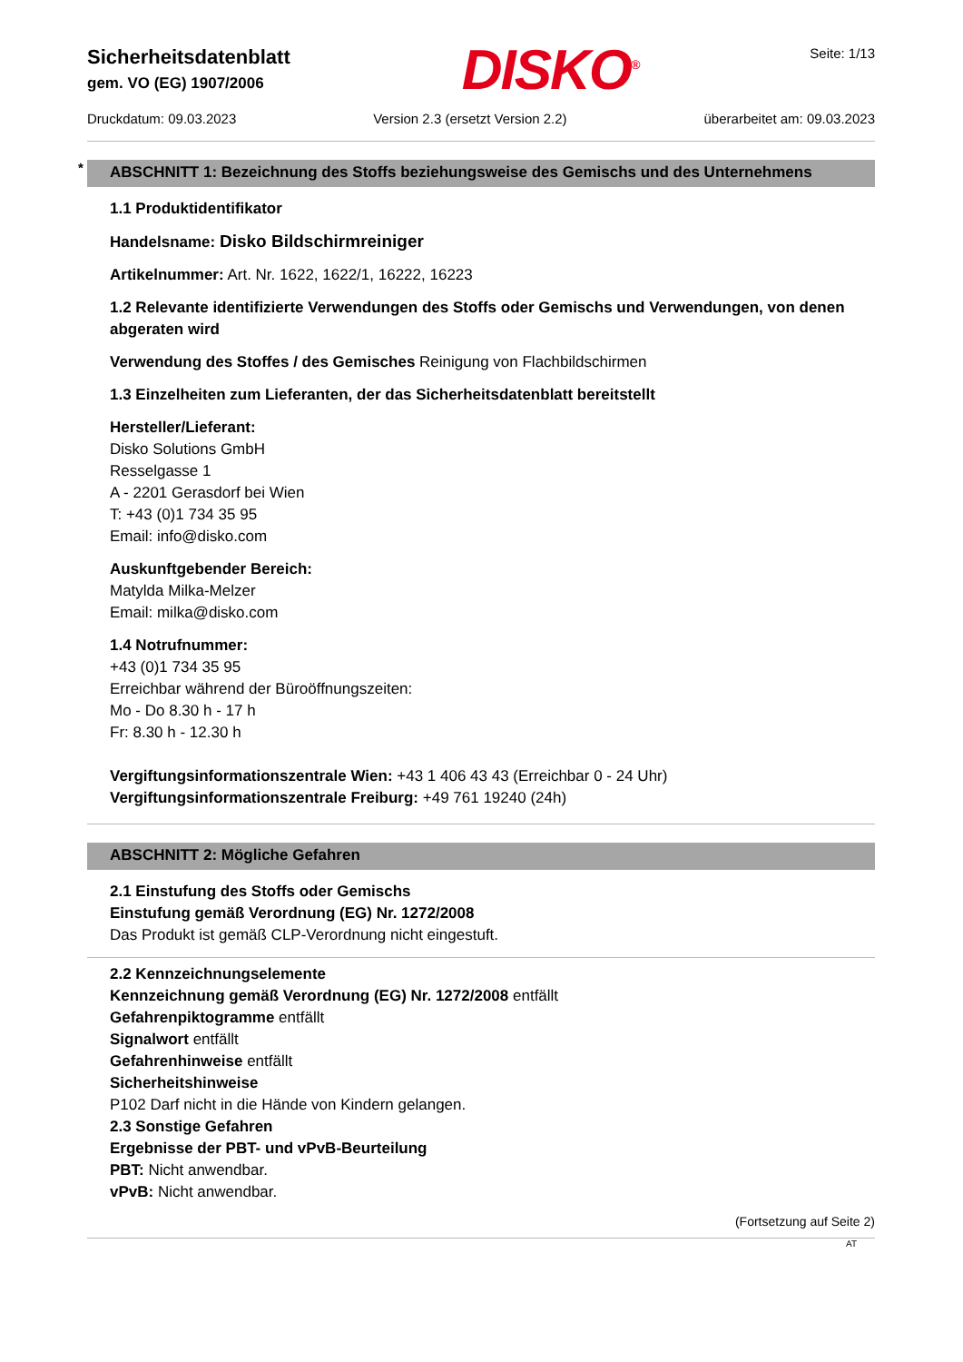Sicherheitsdatenblatt
gem. VO (EG) 1907/2006
DISKO<sup>®</sup>
Seite: 1/13
Druckdatum: 09.03.2023 Version 2.3 (ersetzt Version 2.2) überarbeitet am: 09.03.2023
* ABSCHNITT 1: Bezeichnung des Stoffs beziehungsweise des Gemischs und des Unternehmens
1.1 Produktidentifikator
Handelsname: Disko Bildschirmreiniger
Artikelnummer: Art. Nr. 1622, 1622/1, 16222, 16223
1.2 Relevante identifizierte Verwendungen des Stoffs oder Gemischs und Verwendungen, von denen abgeraten wird
Verwendung des Stoffes / des Gemisches Reinigung von Flachbildschirmen
1.3 Einzelheiten zum Lieferanten, der das Sicherheitsdatenblatt bereitstellt
Hersteller/Lieferant:
Disko Solutions GmbH
Resselgasse 1
A - 2201 Gerasdorf bei Wien
T: +43 (0)1 734 35 95
Email: info@disko.com
Auskunftgebender Bereich:
Matylda Milka-Melzer
Email: milka@disko.com
1.4 Notrufnummer:
+43 (0)1 734 35 95
Erreichbar während der Büroöffnungszeiten:
Mo - Do 8.30 h - 17 h
Fr: 8.30 h - 12.30 h
Vergiftungsinformationszentrale Wien: +43 1 406 43 43 (Erreichbar 0 - 24 Uhr)
Vergiftungsinformationszentrale Freiburg: +49 761 19240 (24h)
ABSCHNITT 2: Mögliche Gefahren
2.1 Einstufung des Stoffs oder Gemischs
Einstufung gemäß Verordnung (EG) Nr. 1272/2008
Das Produkt ist gemäß CLP-Verordnung nicht eingestuft.
2.2 Kennzeichnungselemente
Kennzeichnung gemäß Verordnung (EG) Nr. 1272/2008 entfällt
Gefahrenpiktogramme entfällt
Signalwort entfällt
Gefahrenhinweise entfällt
Sicherheitshinweise
P102 Darf nicht in die Hände von Kindern gelangen.
2.3 Sonstige Gefahren
Ergebnisse der PBT- und vPvB-Beurteilung
PBT: Nicht anwendbar.
vPvB: Nicht anwendbar.
(Fortsetzung auf Seite 2)
AT